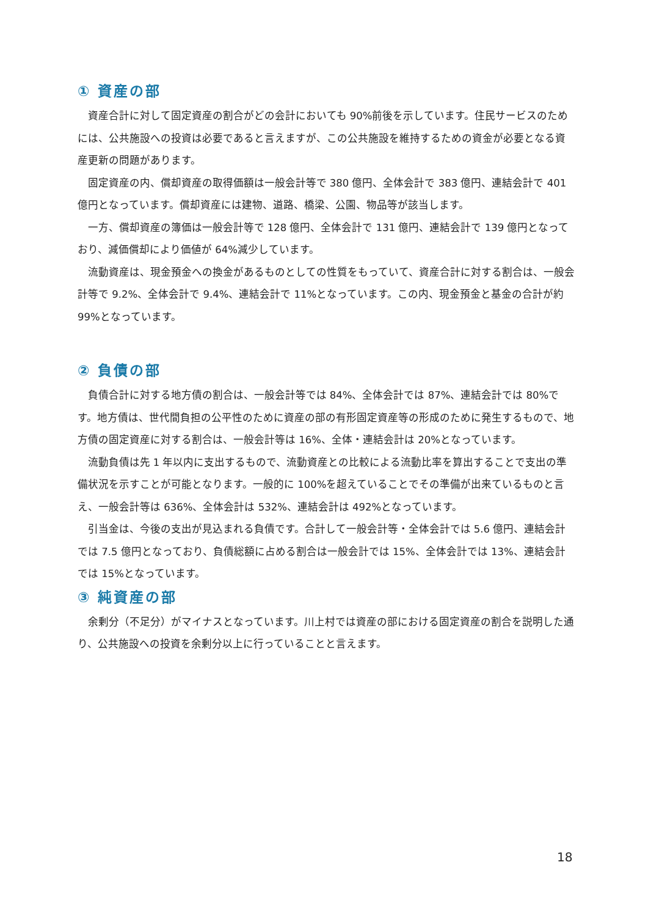① 資産の部
資産合計に対して固定資産の割合がどの会計においても 90%前後を示しています。住民サービスのためには、公共施設への投資は必要であると言えますが、この公共施設を維持するための資金が必要となる資産更新の問題があります。
固定資産の内、償却資産の取得価額は一般会計等で 380 億円、全体会計で 383 億円、連結会計で 401 億円となっています。償却資産には建物、道路、橋梁、公園、物品等が該当します。
一方、償却資産の簿価は一般会計等で 128 億円、全体会計で 131 億円、連結会計で 139 億円となっており、減価償却により価値が 64%減少しています。
流動資産は、現金預金への換金があるものとしての性質をもっていて、資産合計に対する割合は、一般会計等で 9.2%、全体会計で 9.4%、連結会計で 11%となっています。この内、現金預金と基金の合計が約 99%となっています。
② 負債の部
負債合計に対する地方債の割合は、一般会計等では 84%、全体会計では 87%、連結会計では 80%です。地方債は、世代間負担の公平性のために資産の部の有形固定資産等の形成のために発生するもので、地方債の固定資産に対する割合は、一般会計等は 16%、全体・連結会計は 20%となっています。
流動負債は先 1 年以内に支出するもので、流動資産との比較による流動比率を算出することで支出の準備状況を示すことが可能となります。一般的に 100%を超えていることでその準備が出来ているものと言え、一般会計等は 636%、全体会計は 532%、連結会計は 492%となっています。
引当金は、今後の支出が見込まれる負債です。合計して一般会計等・全体会計では 5.6 億円、連結会計では 7.5 億円となっており、負債総額に占める割合は一般会計では 15%、全体会計では 13%、連結会計では 15%となっています。
③ 純資産の部
余剰分（不足分）がマイナスとなっています。川上村では資産の部における固定資産の割合を説明した通り、公共施設への投資を余剰分以上に行っていることと言えます。
18